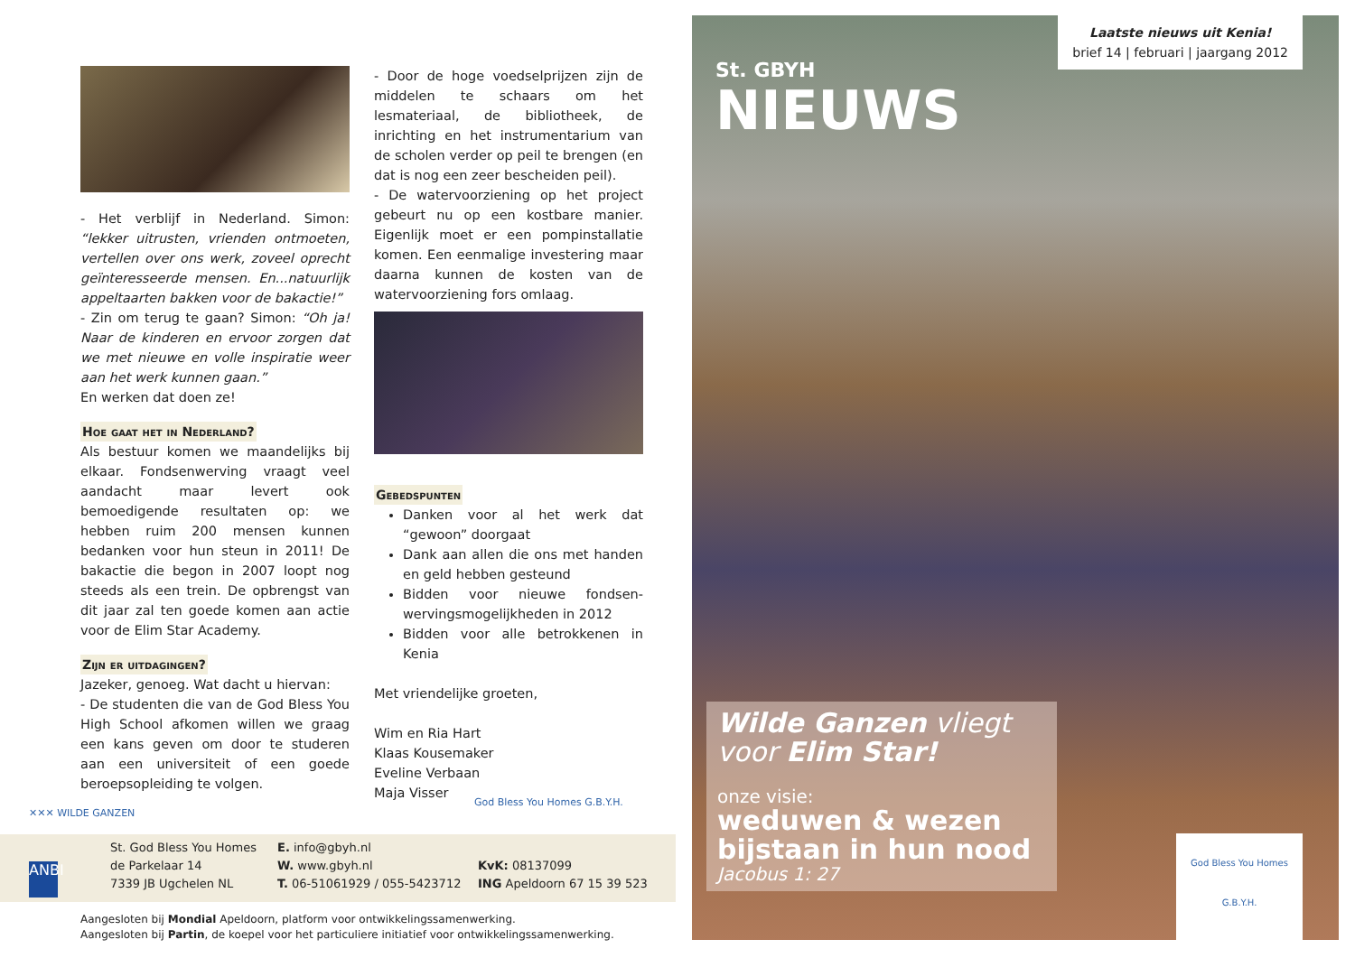- Het verblijf in Nederland. Simon: “lekker uitrusten, vrienden ontmoeten, vertellen over ons werk, zoveel oprecht geïnteresseerde mensen. En...natuurlijk appeltaarten bakken voor de bakactie!”
- Zin om terug te gaan? Simon: “Oh ja! Naar de kinderen en ervoor zorgen dat we met nieuwe en volle inspiratie weer aan het werk kunnen gaan.”
En werken dat doen ze!
Hoe gaat het in Nederland?
Als bestuur komen we maandelijks bij elkaar. Fondsenwerving vraagt veel aandacht maar levert ook bemoedigende resultaten op: we hebben ruim 200 mensen kunnen bedanken voor hun steun in 2011! De bakactie die begon in 2007 loopt nog steeds als een trein. De opbrengst van dit jaar zal ten goede komen aan actie voor de Elim Star Academy.
Zijn er uitdagingen?
Jazeker, genoeg. Wat dacht u hiervan:
- De studenten die van de God Bless You High School afkomen willen we graag een kans geven om door te studeren aan een universiteit of een goede beroepsopleiding te volgen.
- Door de hoge voedselprijzen zijn de middelen te schaars om het lesmateriaal, de bibliotheek, de inrichting en het instrumentarium van de scholen verder op peil te brengen (en dat is nog een zeer bescheiden peil).
- De watervoorziening op het project gebeurt nu op een kostbare manier. Eigenlijk moet er een pompinstallatie komen. Een eenmalige investering maar daarna kunnen de kosten van de watervoorziening fors omlaag.
Gebedspunten
Danken voor al het werk dat “gewoon” doorgaat
Dank aan allen die ons met handen en geld hebben gesteund
Bidden voor nieuwe fondsen-wervingsmogelijkheden in 2012
Bidden voor alle betrokkenen in Kenia
Met vriendelijke groeten,
Wim en Ria Hart
Klaas Kousemaker
Eveline Verbaan
Maja Visser
✕✕✕ WILDE GANZEN
God Bless You Homes G.B.Y.H.
ANBI
St. God Bless You Homes
de Parkelaar 14
7339 JB Ugchelen NL
E. info@gbyh.nl
W. www.gbyh.nl
T. 06-51061929 / 055-5423712
KvK: 08137099
ING Apeldoorn 67 15 39 523
Aangesloten bij Mondial Apeldoorn, platform voor ontwikkelingssamenwerking.
Aangesloten bij Partin, de koepel voor het particuliere initiatief voor ontwikkelingssamenwerking.
Laatste nieuws uit Kenia!
brief 14 | februari | jaargang 2012
St. GBYH
NIEUWS
Wilde Ganzen vliegt voor Elim Star!
onze visie:
weduwen & wezen bijstaan in hun nood
Jacobus 1: 27
God Bless You Homes
G.B.Y.H.